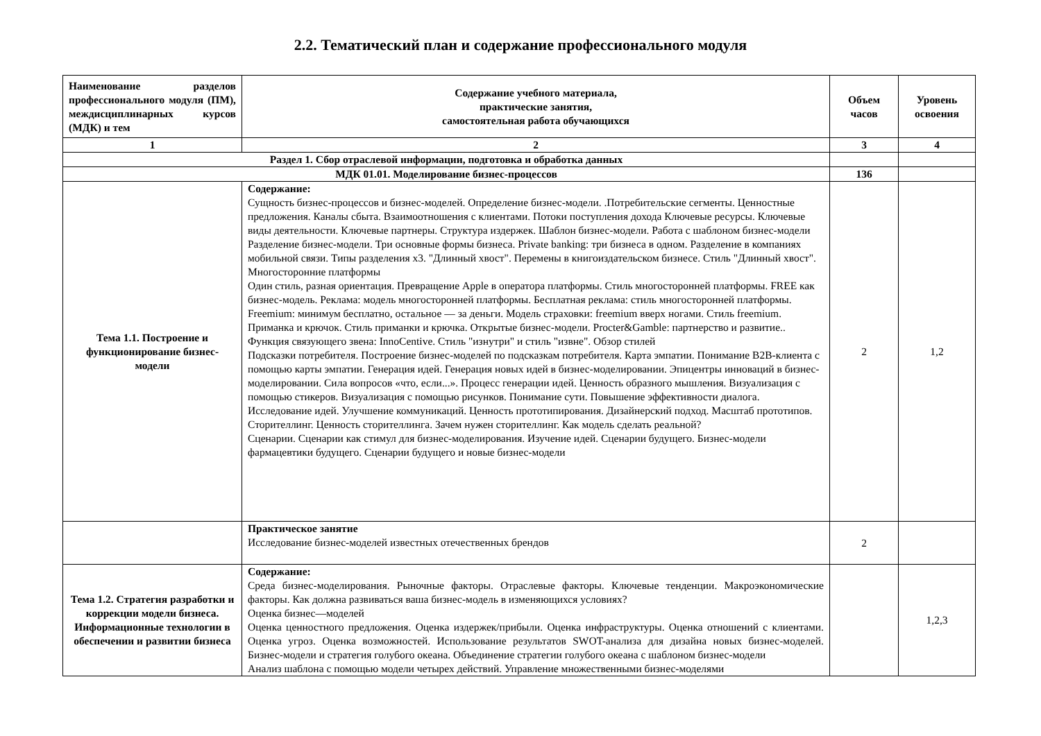2.2. Тематический план и содержание профессионального модуля
| Наименование разделов профессионального модуля (ПМ), междисциплинарных курсов (МДК) и тем | Содержание учебного материала, практические занятия, самостоятельная работа обучающихся | Объем часов | Уровень освоения |
| --- | --- | --- | --- |
| 1 | 2 | 3 | 4 |
| Раздел 1. Сбор отраслевой информации, подготовка и обработка данных | | | |
| МДК 01.01. Моделирование бизнес-процессов | | 136 | |
| Тема 1.1. Построение и функционирование бизнес-модели | Содержание: Сущность бизнес-процессов и бизнес-моделей. Определение бизнес-модели. .Потребительские сегменты. Ценностные предложения. Каналы сбыта. Взаимоотношения с клиентами. Потоки поступления дохода Ключевые ресурсы. Ключевые виды деятельности. Ключевые партнеры. Структура издержек. Шаблон бизнес-модели. Работа с шаблоном бизнес-модели Разделение бизнес-модели. Три основные формы бизнеса. Private banking: три бизнеса в одном. Разделение в компаниях мобильной связи. Типы разделения x3. "Длинный хвост". Перемены в книгоиздательском бизнесе. Стиль "Длинный хвост". Многосторонние платформы Один стиль, разная ориентация. Превращение Apple в оператора платформы. Стиль многосторонней платформы. FREE как бизнес-модель. Реклама: модель многосторонней платформы. Бесплатная реклама: стиль многосторонней платформы. Freemium: минимум бесплатно, остальное — за деньги. Модель страховки: freemium вверх ногами. Стиль freemium. Приманка и крючок. Стиль приманки и крючка. Открытые бизнес-модели. Procter&Gamble: партнерство и развитие.. Функция связующего звена: InnoCentive. Стиль "изнутри" и стиль "извне". Обзор стилей Подсказки потребителя. Построение бизнес-моделей по подсказкам потребителя. Карта эмпатии. Понимание B2B-клиента с помощью карты эмпатии. Генерация идей. Генерация новых идей в бизнес-моделировании. Эпицентры инноваций в бизнес-моделировании. Сила вопросов «что, если...». Процесс генерации идей. Ценность образного мышления. Визуализация с помощью стикеров. Визуализация с помощью рисунков. Понимание сути. Повышение эффективности диалога. Исследование идей. Улучшение коммуникаций. Ценность прототипирования. Дизайнерский подход. Масштаб прототипов. Сторителлинг. Ценность сторителлинга. Зачем нужен сторителлинг. Как модель сделать реальной? Сценарии. Сценарии как стимул для бизнес-моделирования. Изучение идей. Сценарии будущего. Бизнес-модели фармацевтики будущего. Сценарии будущего и новые бизнес-модели | 2 | 1,2 |
| | Практическое занятие Исследование бизнес-моделей известных отечественных брендов | 2 | |
| Тема 1.2. Стратегия разработки и коррекции модели бизнеса. Информационные технологии в обеспечении и развитии бизнеса | Содержание: Среда бизнес-моделирования. Рыночные факторы. Отраслевые факторы. Ключевые тенденции. Макроэкономические факторы. Как должна развиваться ваша бизнес-модель в изменяющихся условиях? Оценка бизнес—моделей Оценка ценностного предложения. Оценка издержек/прибыли. Оценка инфраструктуры. Оценка отношений с клиентами. Оценка угроз. Оценка возможностей. Использование результатов SWOT-анализа для дизайна новых бизнес-моделей. Бизнес-модели и стратегия голубого океана. Объединение стратегии голубого океана с шаблоном бизнес-модели Анализ шаблона с помощью модели четырех действий. Управление множественными бизнес-моделями | | 1,2,3 |